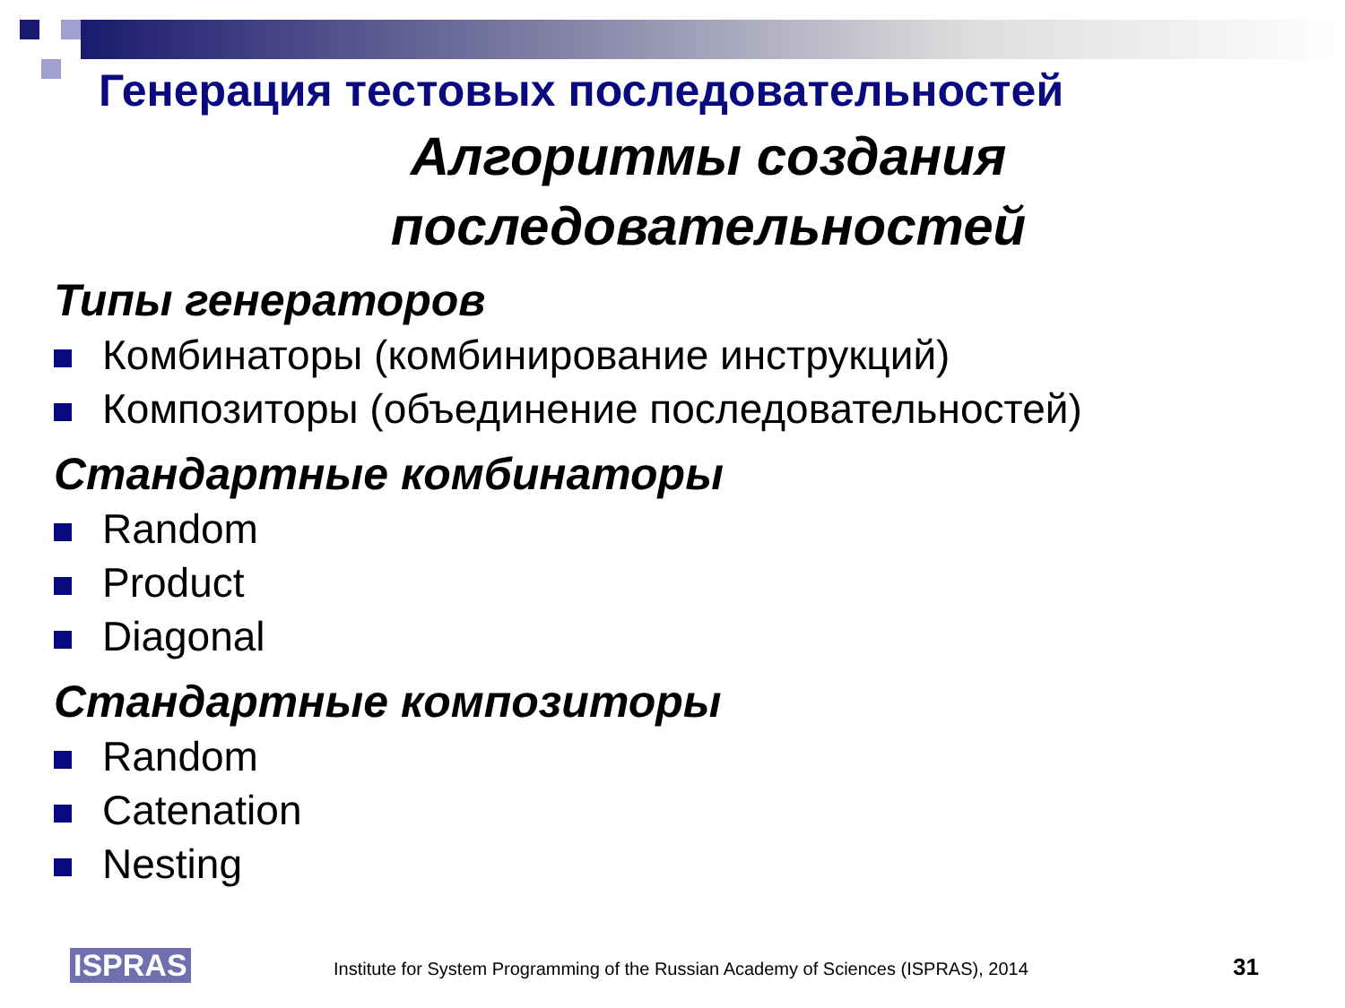Генерация тестовых последовательностей
Алгоритмы создания
последовательностей
Типы генераторов
Комбинаторы (комбинирование инструкций)
Композиторы (объединение последовательностей)
Стандартные комбинаторы
Random
Product
Diagonal
Стандартные композиторы
Random
Catenation
Nesting
ISPRAS
Institute for System Programming of the Russian Academy of Sciences (ISPRAS), 2014
31